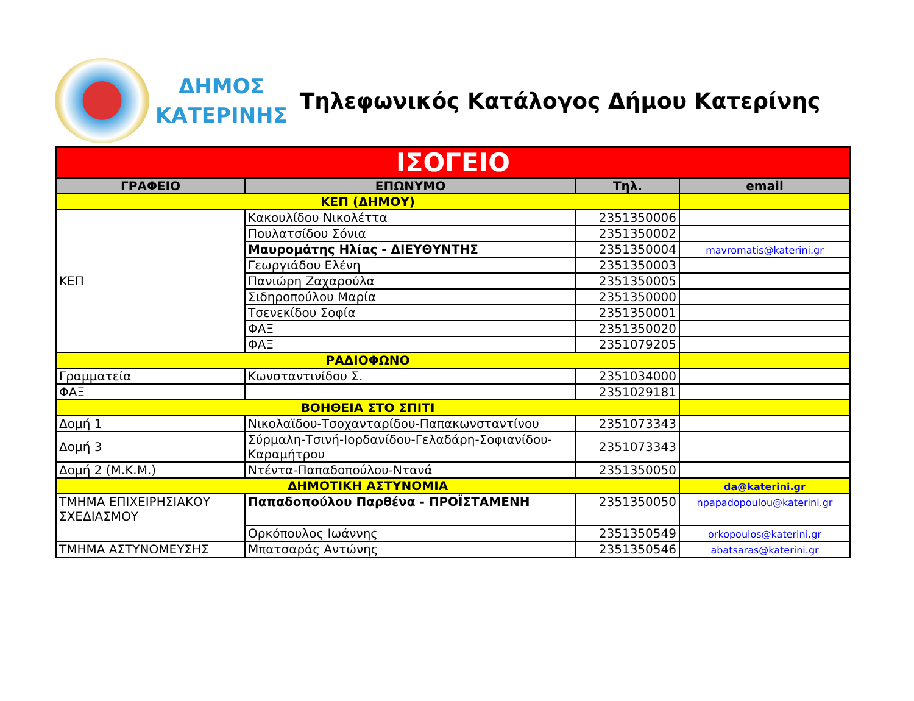ΔΗΜΟΣ
ΚΑΤΕΡΙΝΗΣ
Τηλεφωνικός Κατάλογος Δήμου Κατερίνης
| ΙΣΟΓΕΙΟ | | | |
| ΓΡΑΦΕΙΟ | ΕΠΩΝΥΜΟ | Τηλ. | email |
| ΚΕΠ (ΔΗΜΟΥ) | | | |
| ΚΕΠ | Κακουλίδου Νικολέττα | 2351350006 | |
| | Πουλατσίδου Σόνια | 2351350002 | |
| | Μαυρομάτης Ηλίας - ΔΙΕΥΘΥΝΤΗΣ | 2351350004 | mavromatis@katerini.gr |
| | Γεωργιάδου Ελένη | 2351350003 | |
| | Πανιώρη Ζαχαρούλα | 2351350005 | |
| | Σιδηροπούλου Μαρία | 2351350000 | |
| | Τσενεκίδου Σοφία | 2351350001 | |
| | ΦΑΞ | 2351350020 | |
| | ΦΑΞ | 2351079205 | |
| ΡΑΔΙΟΦΩΝΟ | | | |
| Γραμματεία | Κωνσταντινίδου Σ. | 2351034000 | |
| ΦΑΞ | | 2351029181 | |
| ΒΟΗΘΕΙΑ ΣΤΟ ΣΠΙΤΙ | | | |
| Δομή 1 | Νικολαϊδου-Τσοχανταρίδου-Παπακωνσταντίνου | 2351073343 | |
| Δομή 3 | Σύρμαλη-Τσινή-Ιορδανίδου-Γελαδάρη-Σοφιανίδου-Καραμήτρου | 2351073343 | |
| Δομή 2 (Μ.Κ.Μ.) | Ντέντα-Παπαδοπούλου-Ντανά | 2351350050 | |
| ΔΗΜΟΤΙΚΗ ΑΣΤΥΝΟΜΙΑ | | | da@katerini.gr |
| ΤΜΗΜΑ ΕΠΙΧΕΙΡΗΣΙΑΚΟΥ ΣΧΕΔΙΑΣΜΟΥ | Παπαδοπούλου Παρθένα - ΠΡΟΪΣΤΑΜΕΝΗ | 2351350050 | npapadopoulou@katerini.gr |
| | Ορκόπουλος Ιωάννης | 2351350549 | orkopoulos@katerini.gr |
| ΤΜΗΜΑ ΑΣΤΥΝΟΜΕΥΣΗΣ | Μπατσαράς Αντώνης | 2351350546 | abatsaras@katerini.gr |